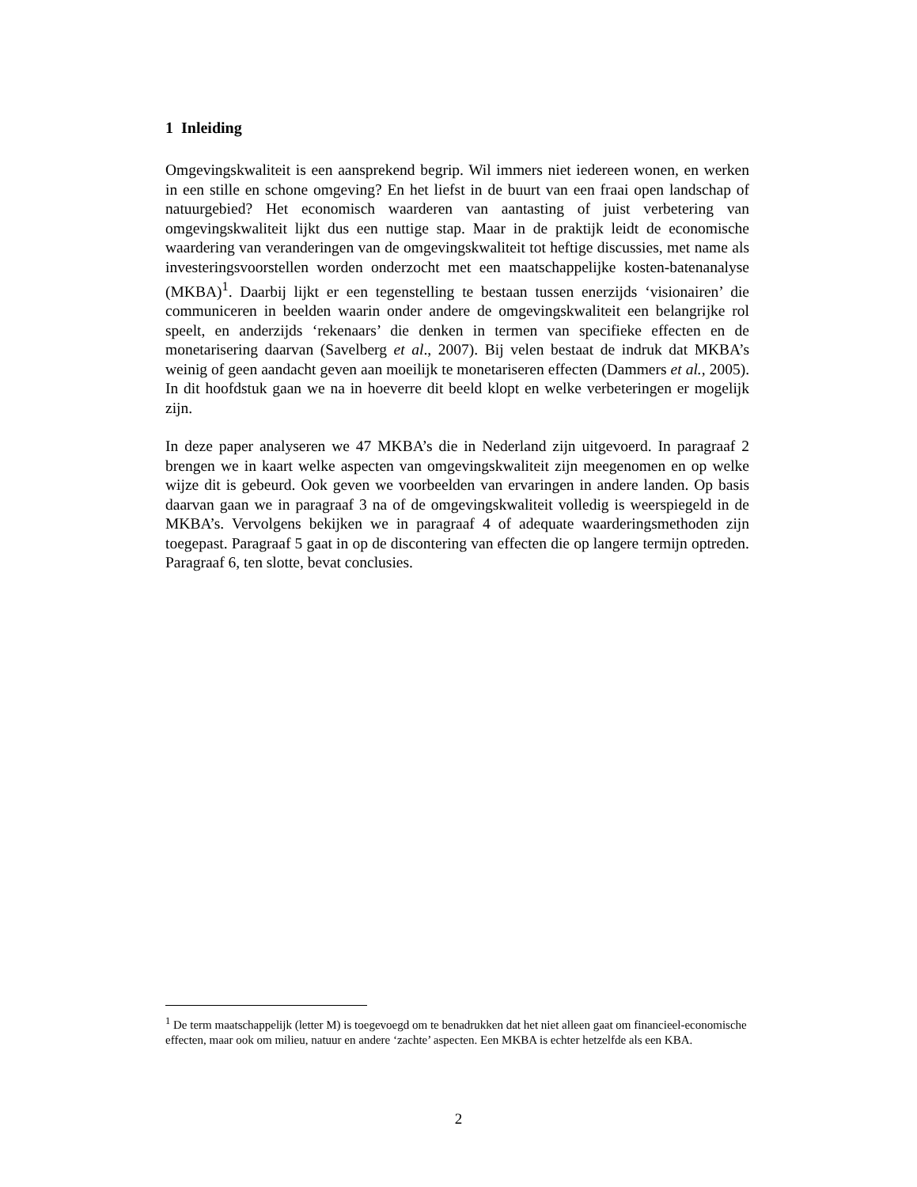1 Inleiding
Omgevingskwaliteit is een aansprekend begrip. Wil immers niet iedereen wonen, en werken in een stille en schone omgeving? En het liefst in de buurt van een fraai open landschap of natuurgebied? Het economisch waarderen van aantasting of juist verbetering van omgevingskwaliteit lijkt dus een nuttige stap. Maar in de praktijk leidt de economische waardering van veranderingen van de omgevingskwaliteit tot heftige discussies, met name als investeringsvoorstellen worden onderzocht met een maatschappelijke kosten-batenanalyse (MKBA)<sup>1</sup>. Daarbij lijkt er een tegenstelling te bestaan tussen enerzijds ‘visionairen’ die communiceren in beelden waarin onder andere de omgevingskwaliteit een belangrijke rol speelt, en anderzijds ‘rekenaars’ die denken in termen van specifieke effecten en de monetarisering daarvan (Savelberg et al., 2007). Bij velen bestaat de indruk dat MKBA’s weinig of geen aandacht geven aan moeilijk te monetariseren effecten (Dammers et al., 2005). In dit hoofdstuk gaan we na in hoeverre dit beeld klopt en welke verbeteringen er mogelijk zijn.
In deze paper analyseren we 47 MKBA’s die in Nederland zijn uitgevoerd. In paragraaf 2 brengen we in kaart welke aspecten van omgevingskwaliteit zijn meegenomen en op welke wijze dit is gebeurd. Ook geven we voorbeelden van ervaringen in andere landen. Op basis daarvan gaan we in paragraaf 3 na of de omgevingskwaliteit volledig is weerspiegeld in de MKBA’s. Vervolgens bekijken we in paragraaf 4 of adequate waarderingsmethoden zijn toegepast. Paragraaf 5 gaat in op de discontering van effecten die op langere termijn optreden. Paragraaf 6, ten slotte, bevat conclusies.
<sup>1</sup> De term maatschappelijk (letter M) is toegevoegd om te benadrukken dat het niet alleen gaat om financieel-economische effecten, maar ook om milieu, natuur en andere ‘zachte’ aspecten. Een MKBA is echter hetzelfde als een KBA.
2